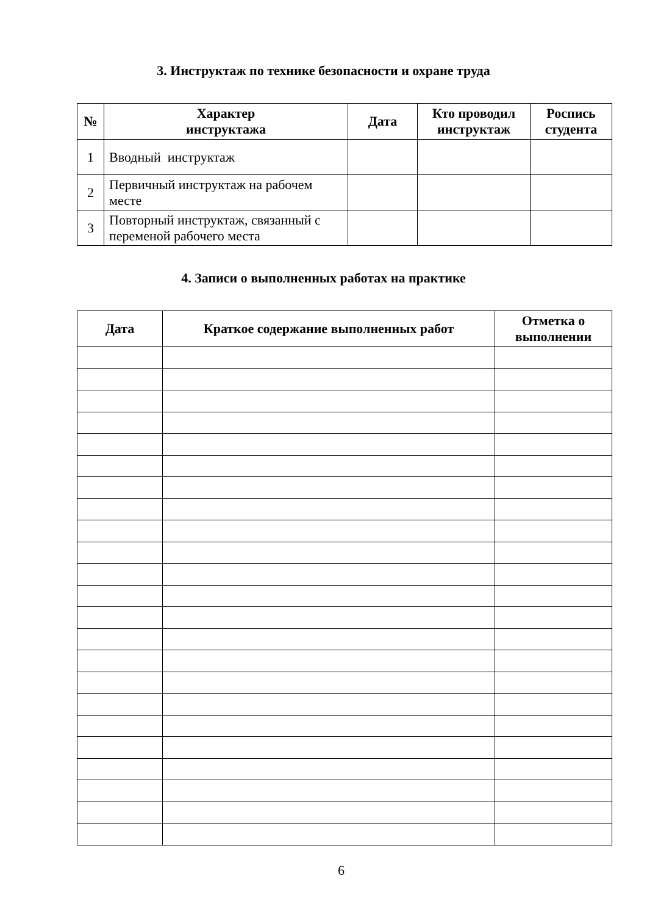3. Инструктаж по технике безопасности и охране труда
| № | Характер инструктажа | Дата | Кто проводил инструктаж | Роспись студента |
| --- | --- | --- | --- | --- |
| 1 | Вводный инструктаж | | | |
| 2 | Первичный инструктаж на рабочем месте | | | |
| 3 | Повторный инструктаж, связанный с переменой рабочего места | | | |
4. Записи о выполненных работах на практике
| Дата | Краткое содержание выполненных работ | Отметка о выполнении |
| --- | --- | --- |
6